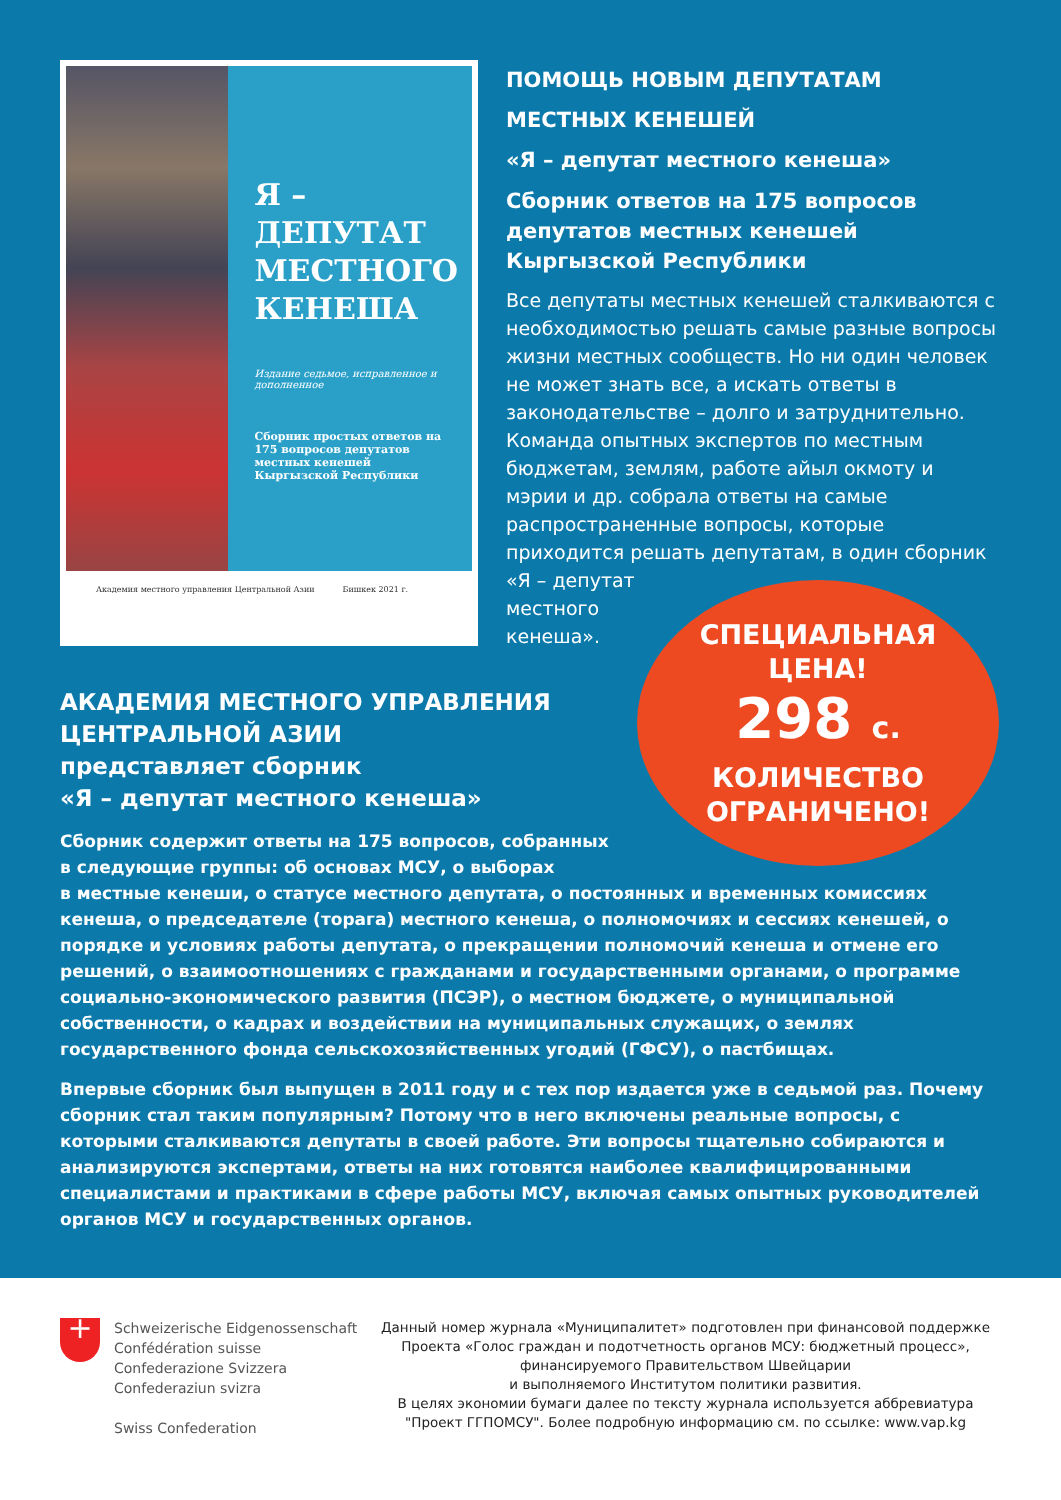Я –
ДЕПУТАТ МЕСТНОГО КЕНЕША
Издание седьмое, исправленное и дополненное
Сборник простых ответов на 175 вопросов депутатов местных кенешей Кыргызской Республики
Академия местного управления Центральной Азии Бишкек 2021 г.
ПОМОЩЬ НОВЫМ ДЕПУТАТАМ
МЕСТНЫХ КЕНЕШЕЙ
«Я – депутат местного кенеша»
Сборник ответов на 175 вопросов депутатов местных кенешей Кыргызской Республики
Все депутаты местных кенешей сталкиваются с необходимостью решать самые разные вопросы жизни местных сообществ. Но ни один человек не может знать все, а искать ответы в законодательстве – долго и затруднительно. Команда опытных экспертов по местным бюджетам, землям, работе айыл окмоту и мэрии и др. собрала ответы на самые распространенные вопросы, которые приходится решать депутатам, в один сборник «Я – депутат
местного
кенеша».
АКАДЕМИЯ МЕСТНОГО УПРАВЛЕНИЯ ЦЕНТРАЛЬНОЙ АЗИИ
представляет сборник
«Я – депутат местного кенеша»
Сборник содержит ответы на 175 вопросов, собранных
в следующие группы: об основах МСУ, о выборах
в местные кенеши, о статусе местного депутата, о постоянных и временных комиссиях кенеша, о председателе (торага) местного кенеша, о полномочиях и сессиях кенешей, о порядке и условиях работы депутата, о прекращении полномочий кенеша и отмене его решений, о взаимоотношениях с гражданами и государственными органами, о программе социально-экономического развития (ПСЭР), о местном бюджете, о муниципальной собственности, о кадрах и воздействии на муниципальных служащих, о землях государственного фонда сельскохозяйственных угодий (ГФСУ), о пастбищах.
Впервые сборник был выпущен в 2011 году и с тех пор издается уже в седьмой раз. Почему сборник стал таким популярным? Потому что в него включены реальные вопросы, с которыми сталкиваются депутаты в своей работе. Эти вопросы тщательно собираются и анализируются экспертами, ответы на них готовятся наиболее квалифицированными специалистами и практиками в сфере работы МСУ, включая самых опытных руководителей органов МСУ и государственных органов.
СПЕЦИАЛЬНАЯ
ЦЕНА!
298 с.
КОЛИЧЕСТВО
ОГРАНИЧЕНО!
+
Schweizerische Eidgenossenschaft
Confédération suisse
Confederazione Svizzera
Confederaziun svizra
Swiss Confederation
Данный номер журнала «Муниципалитет» подготовлен при финансовой поддержке Проекта «Голос граждан и подотчетность органов МСУ: бюджетный процесс», финансируемого Правительством Швейцарии
и выполняемого Институтом политики развития.
В целях экономии бумаги далее по тексту журнала используется аббревиатура "Проект ГГПОМСУ". Более подробную информацию см. по ссылке: www.vap.kg